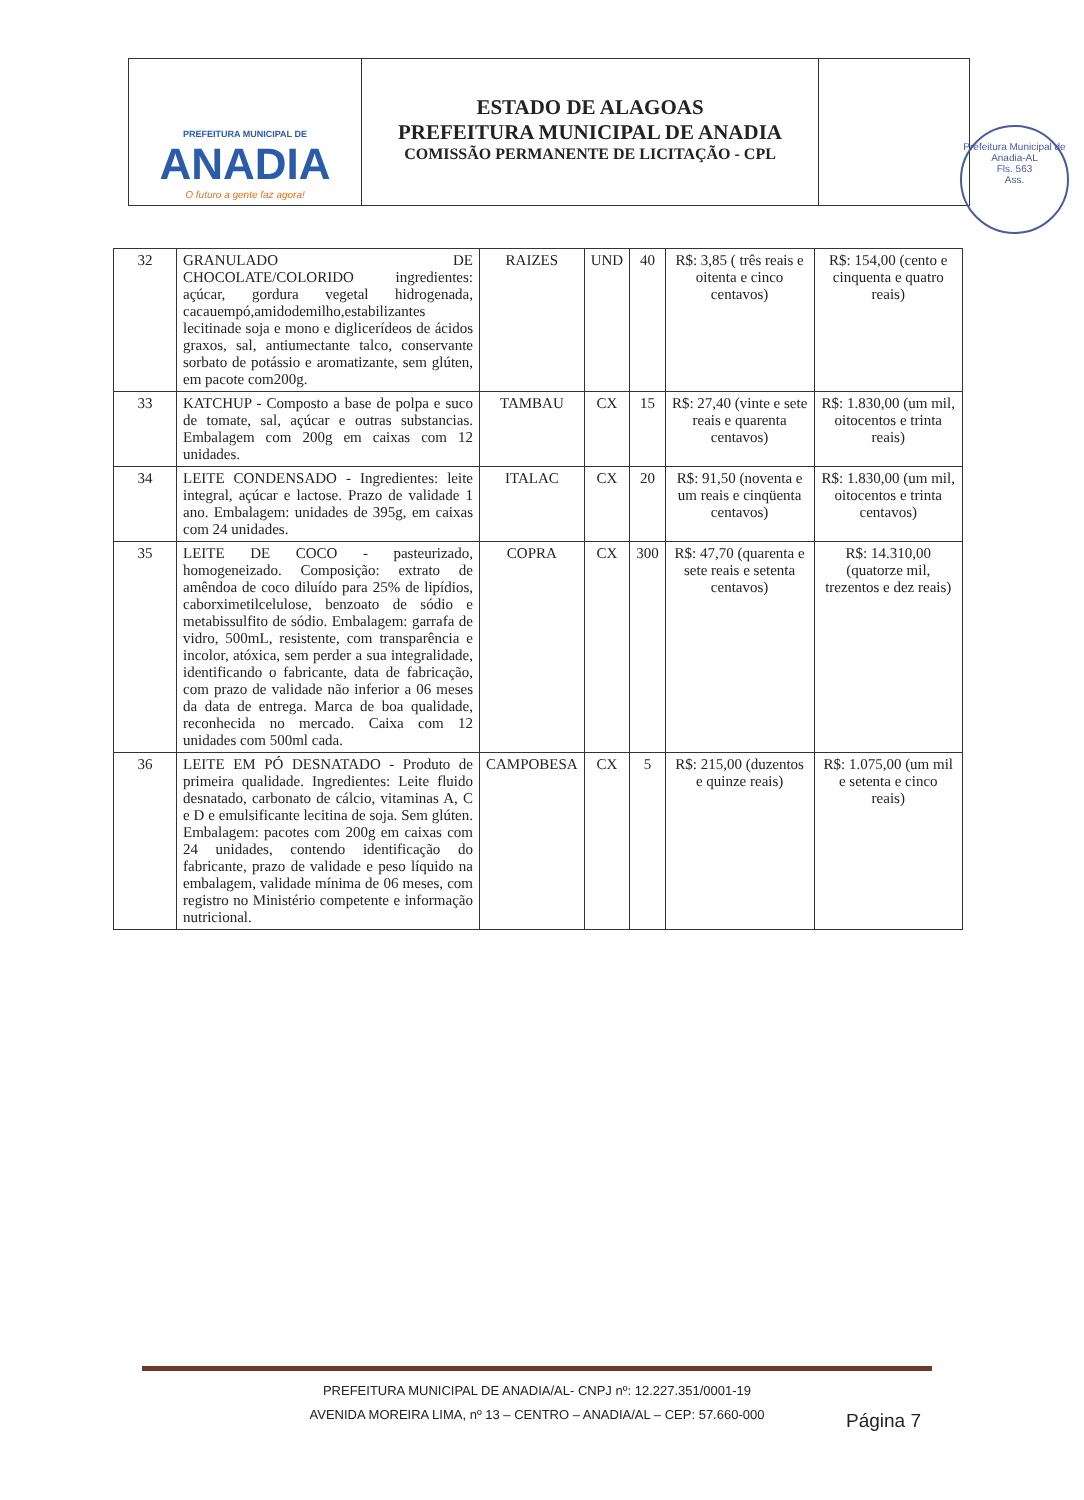PREFEITURA MUNICIPAL DE
ANADIA
O futuro a gente faz agora!
ESTADO DE ALAGOAS
PREFEITURA MUNICIPAL DE ANADIA
COMISSÃO PERMANENTE DE LICITAÇÃO - CPL
Prefeitura Municipal de Anadia-AL
Fls. 563
Ass.
| 32 | GRANULADO DE CHOCOLATE/COLORIDO ingredientes: açúcar, gordura vegetal hidrogenada, cacauempó,amidodemilho,estabilizantes lecitinade soja e mono e diglicerídeos de ácidos graxos, sal, antiumectante talco, conservante sorbato de potássio e aromatizante, sem glúten, em pacote com200g. | RAIZES | UND | 40 | R$: 3,85 ( três reais e oitenta e cinco centavos) | R$: 154,00 (cento e cinquenta e quatro reais) |
| 33 | KATCHUP - Composto a base de polpa e suco de tomate, sal, açúcar e outras substancias. Embalagem com 200g em caixas com 12 unidades. | TAMBAU | CX | 15 | R$: 27,40 (vinte e sete reais e quarenta centavos) | R$: 1.830,00 (um mil, oitocentos e trinta reais) |
| 34 | LEITE CONDENSADO - Ingredientes: leite integral, açúcar e lactose. Prazo de validade 1 ano. Embalagem: unidades de 395g, em caixas com 24 unidades. | ITALAC | CX | 20 | R$: 91,50 (noventa e um reais e cinqüenta centavos) | R$: 1.830,00 (um mil, oitocentos e trinta centavos) |
| 35 | LEITE DE COCO - pasteurizado, homogeneizado. Composição: extrato de amêndoa de coco diluído para 25% de lipídios, caborximetilcelulose, benzoato de sódio e metabissulfito de sódio. Embalagem: garrafa de vidro, 500mL, resistente, com transparência e incolor, atóxica, sem perder a sua integralidade, identificando o fabricante, data de fabricação, com prazo de validade não inferior a 06 meses da data de entrega. Marca de boa qualidade, reconhecida no mercado. Caixa com 12 unidades com 500ml cada. | COPRA | CX | 300 | R$: 47,70 (quarenta e sete reais e setenta centavos) | R$: 14.310,00 (quatorze mil, trezentos e dez reais) |
| 36 | LEITE EM PÓ DESNATADO - Produto de primeira qualidade. Ingredientes: Leite fluido desnatado, carbonato de cálcio, vitaminas A, C e D e emulsificante lecitina de soja. Sem glúten. Embalagem: pacotes com 200g em caixas com 24 unidades, contendo identificação do fabricante, prazo de validade e peso líquido na embalagem, validade mínima de 06 meses, com registro no Ministério competente e informação nutricional. | CAMPOBESA | CX | 5 | R$: 215,00 (duzentos e quinze reais) | R$: 1.075,00 (um mil e setenta e cinco reais) |
PREFEITURA MUNICIPAL DE ANADIA/AL- CNPJ nº: 12.227.351/0001-19
AVENIDA MOREIRA LIMA, nº 13 – CENTRO – ANADIA/AL – CEP: 57.660-000
Página 7